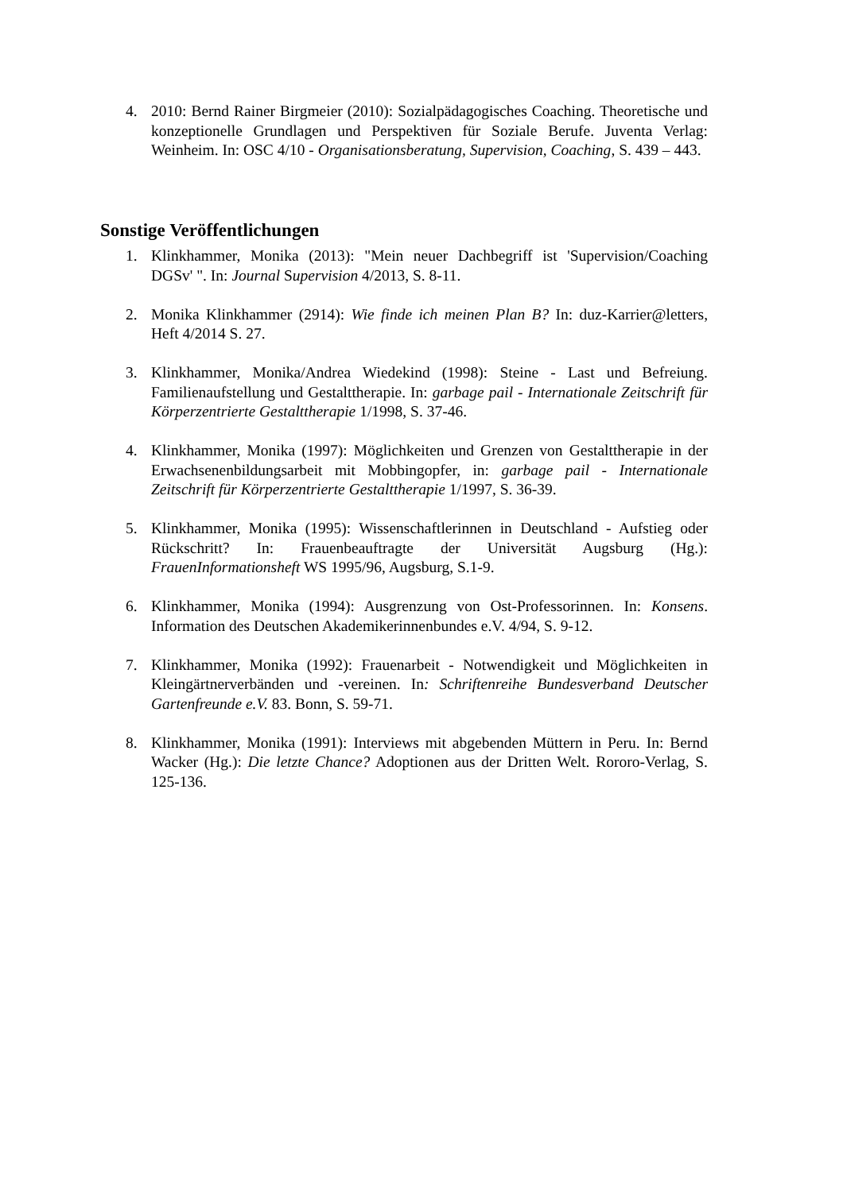4. 2010: Bernd Rainer Birgmeier (2010): Sozialpädagogisches Coaching. Theoretische und konzeptionelle Grundlagen und Perspektiven für Soziale Berufe. Juventa Verlag: Weinheim. In: OSC 4/10 - Organisationsberatung, Supervision, Coaching, S. 439 – 443.
Sonstige Veröffentlichungen
1. Klinkhammer, Monika (2013): "Mein neuer Dachbegriff ist 'Supervision/Coaching DGSv' ". In: Journal Supervision 4/2013, S. 8-11.
2. Monika Klinkhammer (2914): Wie finde ich meinen Plan B? In: duz-Karrier@letters, Heft 4/2014 S. 27.
3. Klinkhammer, Monika/Andrea Wiedekind (1998): Steine - Last und Befreiung. Familienaufstellung und Gestalttherapie. In: garbage pail - Internationale Zeitschrift für Körperzentrierte Gestalttherapie 1/1998, S. 37-46.
4. Klinkhammer, Monika (1997): Möglichkeiten und Grenzen von Gestalttherapie in der Erwachsenenbildungsarbeit mit Mobbingopfer, in: garbage pail - Internationale Zeitschrift für Körperzentrierte Gestalttherapie 1/1997, S. 36-39.
5. Klinkhammer, Monika (1995): Wissenschaftlerinnen in Deutschland - Aufstieg oder Rückschritt? In: Frauenbeauftragte der Universität Augsburg (Hg.): FrauenInformationsheft WS 1995/96, Augsburg, S.1-9.
6. Klinkhammer, Monika (1994): Ausgrenzung von Ost-Professorinnen. In: Konsens. Information des Deutschen Akademikerinnenbundes e.V. 4/94, S. 9-12.
7. Klinkhammer, Monika (1992): Frauenarbeit - Notwendigkeit und Möglichkeiten in Kleingärtnerverbänden und -vereinen. In: Schriftenreihe Bundesverband Deutscher Gartenfreunde e.V. 83. Bonn, S. 59-71.
8. Klinkhammer, Monika (1991): Interviews mit abgebenden Müttern in Peru. In: Bernd Wacker (Hg.): Die letzte Chance? Adoptionen aus der Dritten Welt. Rororo-Verlag, S. 125-136.